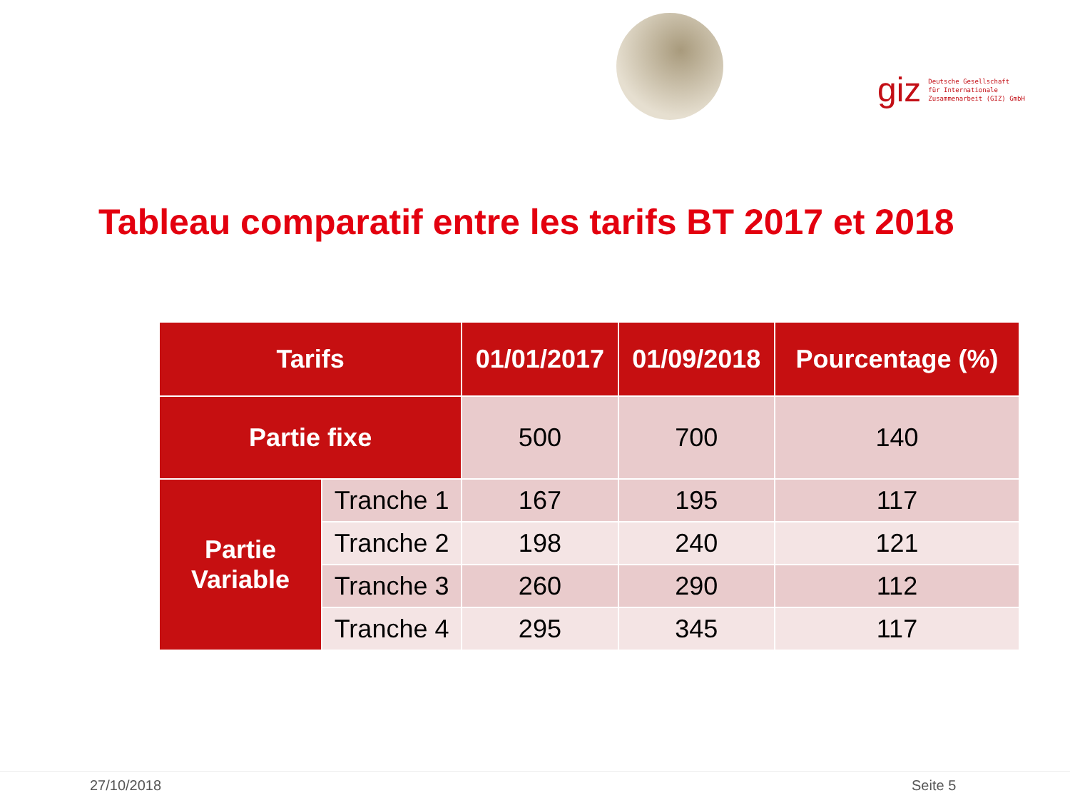giz Deutsche Gesellschaft
für Internationale
Zusammenarbeit (GIZ) GmbH
Tableau comparatif entre les tarifs BT 2017 et 2018
| Tarifs | | 01/01/2017 | 01/09/2018 | Pourcentage (%) |
| --- | --- | --- | --- | --- |
| Partie fixe | | 500 | 700 | 140 |
| Partie Variable | Tranche 1 | 167 | 195 | 117 |
| | Tranche 2 | 198 | 240 | 121 |
| | Tranche 3 | 260 | 290 | 112 |
| | Tranche 4 | 295 | 345 | 117 |
27/10/2018 Seite 5